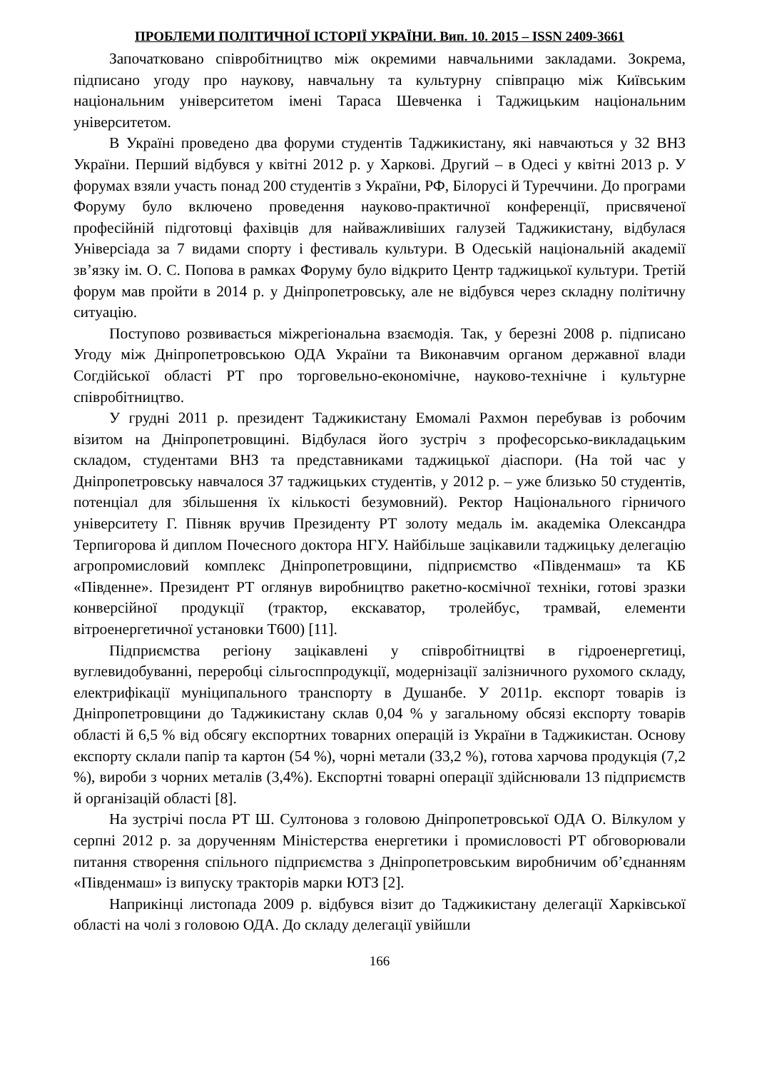ПРОБЛЕМИ ПОЛІТИЧНОЇ ІСТОРІЇ УКРАЇНИ. Вип. 10. 2015 – ISSN 2409-3661
Започатковано співробітництво між окремими навчальними закладами. Зокрема, підписано угоду про наукову, навчальну та культурну співпрацю між Київським національним університетом імені Тараса Шевченка і Таджицьким національним університетом.
В Україні проведено два форуми студентів Таджикистану, які навчаються у 32 ВНЗ України. Перший відбувся у квітні 2012 р. у Харкові. Другий – в Одесі у квітні 2013 р. У форумах взяли участь понад 200 студентів з України, РФ, Білорусі й Туреччини. До програми Форуму було включено проведення науково-практичної конференції, присвяченої професійній підготовці фахівців для найважливіших галузей Таджикистану, відбулася Універсіада за 7 видами спорту і фестиваль культури. В Одеській національній академії зв’язку ім. О. С. Попова в рамках Форуму було відкрито Центр таджицької культури. Третій форум мав пройти в 2014 р. у Дніпропетровську, але не відбувся через складну політичну ситуацію.
Поступово розвивається міжрегіональна взаємодія. Так, у березні 2008 р. підписано Угоду між Дніпропетровською ОДА України та Виконавчим органом державної влади Согдійської області РТ про торговельно-економічне, науково-технічне і культурне співробітництво.
У грудні 2011 р. президент Таджикистану Емомалі Рахмон перебував із робочим візитом на Дніпропетровщині. Відбулася його зустріч з професорсько-викладацьким складом, студентами ВНЗ та представниками таджицької діаспори. (На той час у Дніпропетровську навчалося 37 таджицьких студентів, у 2012 р. – уже близько 50 студентів, потенціал для збільшення їх кількості безумовний). Ректор Національного гірничого університету Г. Півняк вручив Президенту РТ золоту медаль ім. академіка Олександра Терпигорова й диплом Почесного доктора НГУ. Найбільше зацікавили таджицьку делегацію агропромисловий комплекс Дніпропетровщини, підприємство «Південмаш» та КБ «Південне». Президент РТ оглянув виробництво ракетно-космічної техніки, готові зразки конверсійної продукції (трактор, екскаватор, тролейбус, трамвай, елементи вітроенергетичної установки Т600) [11].
Підприємства регіону зацікавлені у співробітництві в гідроенергетиці, вуглевидобуванні, переробці сільгосппродукції, модернізації залізничного рухомого складу, електрифікації муніципального транспорту в Душанбе. У 2011р. експорт товарів із Дніпропетровщини до Таджикистану склав 0,04 % у загальному обсязі експорту товарів області й 6,5 % від обсягу експортних товарних операцій із України в Таджикистан. Основу експорту склали папір та картон (54 %), чорні метали (33,2 %), готова харчова продукція (7,2 %), вироби з чорних металів (3,4%). Експортні товарні операції здійснювали 13 підприємств й організацій області [8].
На зустрічі посла РТ Ш. Султонова з головою Дніпропетровської ОДА О. Вілкулом у серпні 2012 р. за дорученням Міністерства енергетики і промисловості РТ обговорювали питання створення спільного підприємства з Дніпропетровським виробничим об’єднанням «Південмаш» із випуску тракторів марки ЮТЗ [2].
Наприкінці листопада 2009 р. відбувся візит до Таджикистану делегації Харківської області на чолі з головою ОДА. До складу делегації увійшли
166